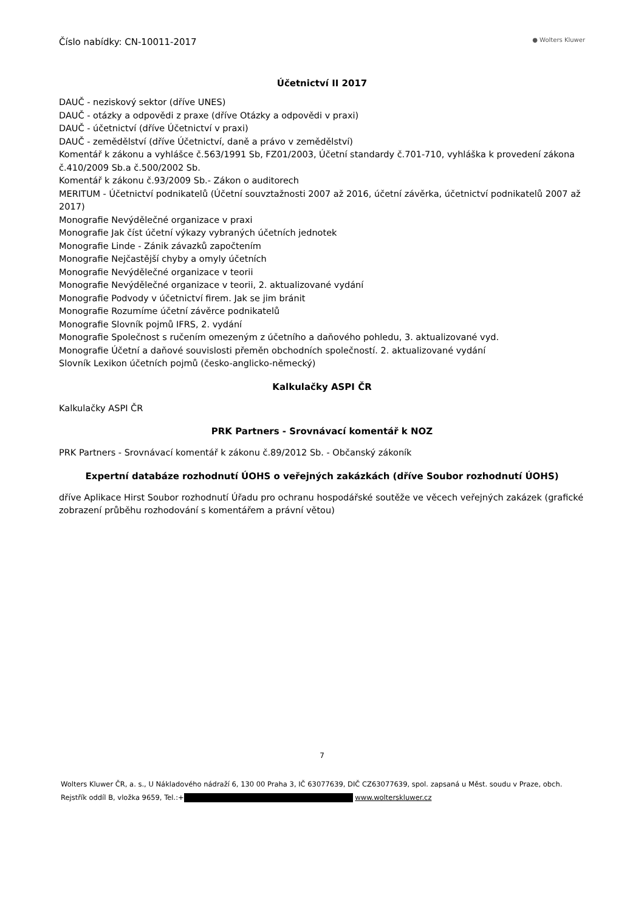Číslo nabídky: CN-10011-2017 ● Wolters Kluwer
Účetnictví II 2017
DAUČ - neziskový sektor (dříve UNES)
DAUČ - otázky a odpovědi z praxe (dříve Otázky a odpovědi v praxi)
DAUČ - účetnictví (dříve Účetnictví v praxi)
DAUČ - zemědělství (dříve Účetnictví, daně a právo v zemědělství)
Komentář k zákonu a vyhlášce č.563/1991 Sb, FZ01/2003, Účetní standardy č.701-710, vyhláška k provedení zákona č.410/2009 Sb.a č.500/2002 Sb.
Komentář k zákonu č.93/2009 Sb.- Zákon o auditorech
MERITUM - Účetnictví podnikatelů (Účetní souvztažnosti 2007 až 2016, účetní závěrka, účetnictví podnikatelů 2007 až 2017)
Monografie Nevýdělečné organizace v praxi
Monografie Jak číst účetní výkazy vybraných účetních jednotek
Monografie Linde - Zánik závazků započtením
Monografie Nejčastější chyby a omyly účetních
Monografie Nevýdělečné organizace v teorii
Monografie Nevýdělečné organizace v teorii, 2. aktualizované vydání
Monografie Podvody v účetnictví firem. Jak se jim bránit
Monografie Rozumíme účetní závěrce podnikatelů
Monografie Slovník pojmů IFRS, 2. vydání
Monografie Společnost s ručením omezeným z účetního a daňového pohledu, 3. aktualizované vyd.
Monografie Účetní a daňové souvislosti přeměn obchodních společností. 2. aktualizované vydání
Slovník Lexikon účetních pojmů (česko-anglicko-německý)
Kalkulačky ASPI ČR
Kalkulačky ASPI ČR
PRK Partners - Srovnávací komentář k NOZ
PRK Partners - Srovnávací komentář k zákonu č.89/2012 Sb. - Občanský zákoník
Expertní databáze rozhodnutí ÚOHS o veřejných zakázkách (dříve Soubor rozhodnutí ÚOHS)
dříve Aplikace Hirst Soubor rozhodnutí Úřadu pro ochranu hospodářské soutěže ve věcech veřejných zakázek (grafické zobrazení průběhu rozhodování s komentářem a právní větou)
7
Wolters Kluwer ČR, a. s., U Nákladového nádraží 6, 130 00 Praha 3, IČ 63077639, DIČ CZ63077639, spol. zapsaná u Měst. soudu v Praze, obch. Rejstřík oddíl B, vložka 9659, Tel.:+ www.wolterskluwer.cz